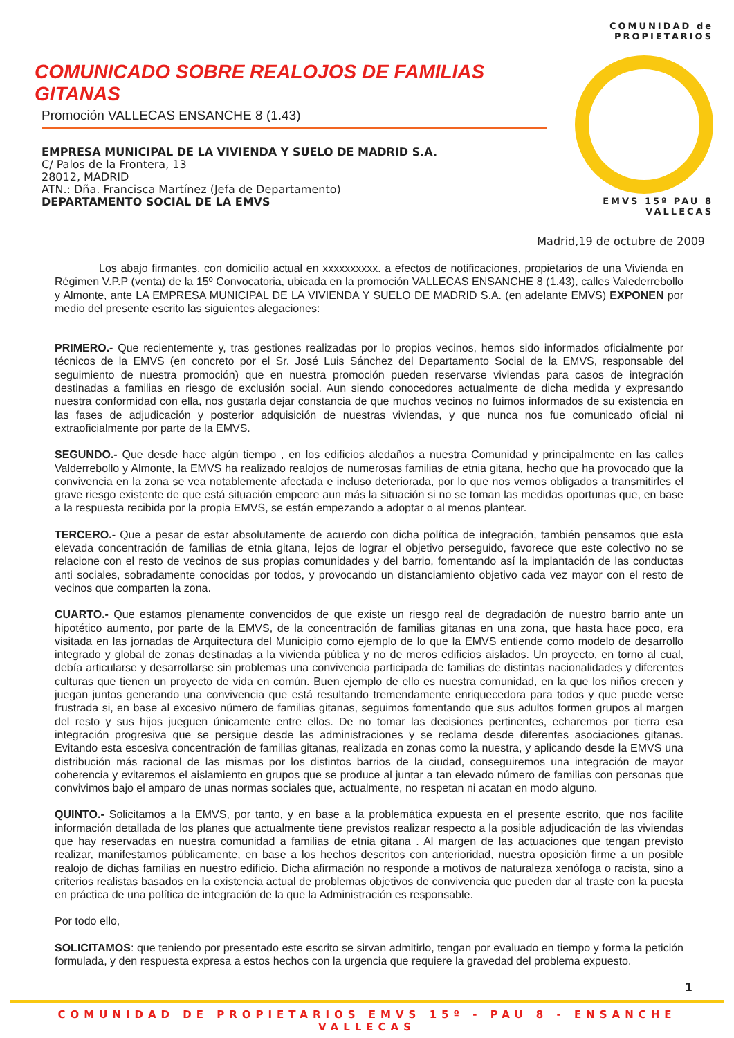COMUNIDAD de PROPIETARIOS
EMVS 15º PAU 8 VALLECAS
COMUNICADO SOBRE REALOJOS DE FAMILIAS GITANAS
Promoción VALLECAS ENSANCHE 8 (1.43)
EMPRESA MUNICIPAL DE LA VIVIENDA Y SUELO DE MADRID S.A.
C/ Palos de la Frontera, 13
28012, MADRID
ATN.: Dña. Francisca Martínez (Jefa de Departamento)
DEPARTAMENTO SOCIAL DE LA EMVS
Madrid,19 de octubre de 2009
Los abajo firmantes, con domicilio actual en xxxxxxxxxx. a efectos de notificaciones, propietarios de una Vivienda en Régimen V.P.P (venta) de la 15º Convocatoria, ubicada en la promoción VALLECAS ENSANCHE 8 (1.43), calles Valederrebollo y Almonte, ante LA EMPRESA MUNICIPAL DE LA VIVIENDA Y SUELO DE MADRID S.A. (en adelante EMVS) EXPONEN por medio del presente escrito las siguientes alegaciones:
PRIMERO.- Que recientemente y, tras gestiones realizadas por lo propios vecinos, hemos sido informados oficialmente por técnicos de la EMVS (en concreto por el Sr. José Luis Sánchez del Departamento Social de la EMVS, responsable del seguimiento de nuestra promoción) que en nuestra promoción pueden reservarse viviendas para casos de integración destinadas a familias en riesgo de exclusión social. Aun siendo conocedores actualmente de dicha medida y expresando nuestra conformidad con ella, nos gustarla dejar constancia de que muchos vecinos no fuimos informados de su existencia en las fases de adjudicación y posterior adquisición de nuestras viviendas, y que nunca nos fue comunicado oficial ni extraoficialmente por parte de la EMVS.
SEGUNDO.- Que desde hace algún tiempo , en los edificios aledaños a nuestra Comunidad y principalmente en las calles Valderrebollo y Almonte, la EMVS ha realizado realojos de numerosas familias de etnia gitana, hecho que ha provocado que la convivencia en la zona se vea notablemente afectada e incluso deteriorada, por lo que nos vemos obligados a transmitirles el grave riesgo existente de que está situación empeore aun más la situación si no se toman las medidas oportunas que, en base a la respuesta recibida por la propia EMVS, se están empezando a adoptar o al menos plantear.
TERCERO.- Que a pesar de estar absolutamente de acuerdo con dicha política de integración, también pensamos que esta elevada concentración de familias de etnia gitana, lejos de lograr el objetivo perseguido, favorece que este colectivo no se relacione con el resto de vecinos de sus propias comunidades y del barrio, fomentando así la implantación de las conductas anti sociales, sobradamente conocidas por todos, y provocando un distanciamiento objetivo cada vez mayor con el resto de vecinos que comparten la zona.
CUARTO.- Que estamos plenamente convencidos de que existe un riesgo real de degradación de nuestro barrio ante un hipotético aumento, por parte de la EMVS, de la concentración de familias gitanas en una zona, que hasta hace poco, era visitada en las jornadas de Arquitectura del Municipio como ejemplo de lo que la EMVS entiende como modelo de desarrollo integrado y global de zonas destinadas a la vivienda pública y no de meros edificios aislados. Un proyecto, en torno al cual, debía articularse y desarrollarse sin problemas una convivencia participada de familias de distintas nacionalidades y diferentes culturas que tienen un proyecto de vida en común. Buen ejemplo de ello es nuestra comunidad, en la que los niños crecen y juegan juntos generando una convivencia que está resultando tremendamente enriquecedora para todos y que puede verse frustrada si, en base al excesivo número de familias gitanas, seguimos fomentando que sus adultos formen grupos al margen del resto y sus hijos jueguen únicamente entre ellos. De no tomar las decisiones pertinentes, echaremos por tierra esa integración progresiva que se persigue desde las administraciones y se reclama desde diferentes asociaciones gitanas. Evitando esta escesiva concentración de familias gitanas, realizada en zonas como la nuestra, y aplicando desde la EMVS una distribución más racional de las mismas por los distintos barrios de la ciudad, conseguiremos una integración de mayor coherencia y evitaremos el aislamiento en grupos que se produce al juntar a tan elevado número de familias con personas que convivimos bajo el amparo de unas normas sociales que, actualmente, no respetan ni acatan en modo alguno.
QUINTO.- Solicitamos a la EMVS, por tanto, y en base a la problemática expuesta en el presente escrito, que nos facilite información detallada de los planes que actualmente tiene previstos realizar respecto a la posible adjudicación de las viviendas que hay reservadas en nuestra comunidad a familias de etnia gitana . Al margen de las actuaciones que tengan previsto realizar, manifestamos públicamente, en base a los hechos descritos con anterioridad, nuestra oposición firme a un posible realojo de dichas familias en nuestro edificio. Dicha afirmación no responde a motivos de naturaleza xenófoga o racista, sino a criterios realistas basados en la existencia actual de problemas objetivos de convivencia que pueden dar al traste con la puesta en práctica de una política de integración de la que la Administración es responsable.
Por todo ello,
SOLICITAMOS: que teniendo por presentado este escrito se sirvan admitirlo, tengan por evaluado en tiempo y forma la petición formulada, y den respuesta expresa a estos hechos con la urgencia que requiere la gravedad del problema expuesto.
1
COMUNIDAD DE PROPIETARIOS EMVS 15º - PAU 8 - ENSANCHE VALLECAS